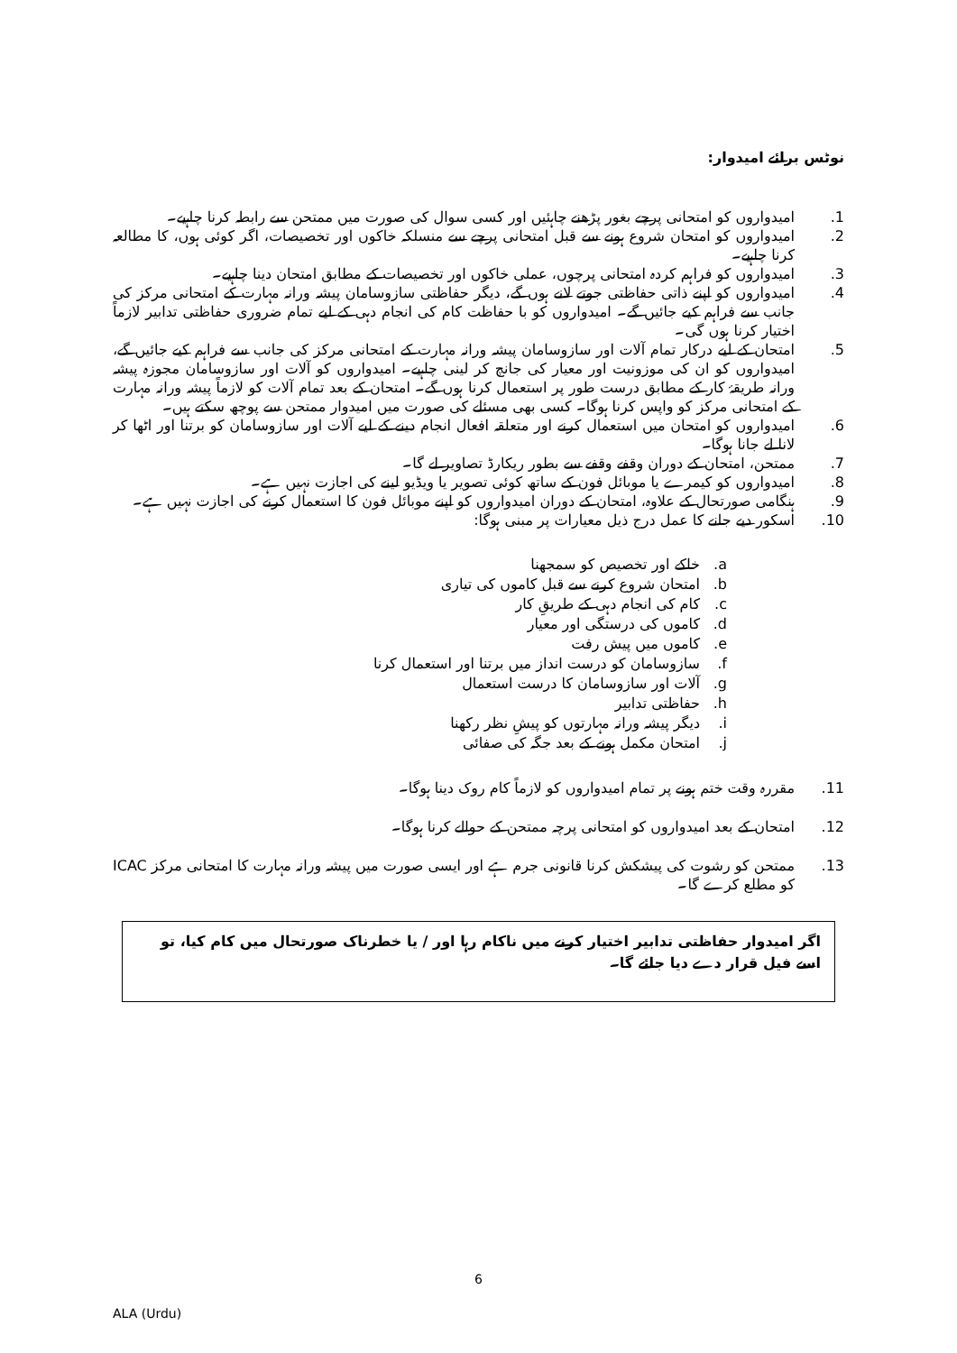نوٹس برائے امیدوار:
1. امیدواروں کو امتحانی پرچے بغور پڑھنے چاہئیں اور کسی سوال کی صورت میں ممتحن سے رابطہ کرنا چاہیے۔
2. امیدواروں کو امتحان شروع ہونے سے قبل امتحانی پرچے سے منسلکہ خاکوں اور تخصیصات، اگر کوئی ہوں، کا مطالعہ کرنا چاہیے۔
3. امیدواروں کو فراہم کردہ امتحانی پرچوں، عملی خاکوں اور تخصیصات کے مطابق امتحان دینا چاہیے۔
4. امیدواروں کو اپنے ذاتی حفاظتی جوتے لانے ہوں گے، دیگر حفاظتی سازوسامان پیشہ ورانہ مہارت کے امتحانی مرکز کی جانب سے فراہم کیے جائیں گے۔ امیدواروں کو با حفاظت کام کی انجام دہی کے لیے تمام ضروری حفاظتی تدابیر لازماً اختیار کرنا ہوں گی۔
5. امتحان کے لیے درکار تمام آلات اور سازوسامان پیشہ ورانہ مہارت کے امتحانی مرکز کی جانب سے فراہم کیے جائیں گے، امیدواروں کو ان کی موزونیت اور معیار کی جانچ کر لینی چاہیے۔ امیدواروں کو آلات اور سازوسامان مجوزہ پیشہ ورانہ طریقۂ کار کے مطابق درست طور پر استعمال کرنا ہوں گے۔ امتحان کے بعد تمام آلات کو لازماً پیشہ ورانہ مہارت کے امتحانی مرکز کو واپس کرنا ہوگا۔ کسی بھی مسئلے کی صورت میں امیدوار ممتحن سے پوچھ سکتے ہیں۔
6. امیدواروں کو امتحان میں استعمال کرنے اور متعلقہ افعال انجام دینے کے لیے آلات اور سازوسامان کو برتنا اور اٹھا کر لانا لے جانا ہوگا۔
7. ممتحن، امتحان کے دوران وقفے وقفے سے بطور ریکارڈ تصاویر لے گا۔
8. امیدواروں کو کیمرے یا موبائل فون کے ساتھ کوئی تصویر یا ویڈیو لینے کی اجازت نہیں ہے۔
9. ہنگامی صورتحال کے علاوہ، امتحان کے دوران امیدواروں کو اپنے موبائل فون کا استعمال کرنے کی اجازت نہیں ہے۔
10. اسکور دیے جانے کا عمل درج ذیل معیارات پر مبنی ہوگا:
a. خاکے اور تخصیص کو سمجھنا
b. امتحان شروع کرنے سے قبل کاموں کی تیاری
c. کام کی انجام دہی کے طریقِ کار
d. کاموں کی درستگی اور معیار
e. کاموں میں پیش رفت
f. سازوسامان کو درست انداز میں برتنا اور استعمال کرنا
g. آلات اور سازوسامان کا درست استعمال
h. حفاظتی تدابیر
i. دیگر پیشہ ورانہ مہارتوں کو پیشِ نظر رکھنا
j. امتحان مکمل ہونے کے بعد جگہ کی صفائی
11. مقررہ وقت ختم ہونے پر تمام امیدواروں کو لازماً کام روک دینا ہوگا۔
12. امتحان کے بعد امیدواروں کو امتحانی پرچہ ممتحن کے حوالے کرنا ہوگا۔
13. ممتحن کو رشوت کی پیشکش کرنا قانونی جرم ہے اور ایسی صورت میں پیشہ ورانہ مہارت کا امتحانی مرکز ICAC کو مطلع کرے گا۔
اگر امیدوار حفاظتی تدابیر اختیار کرنے میں ناکام رہا اور / یا خطرناک صورتحال میں کام کیا، تو اسے فیل قرار دے دیا جائے گا۔
6
ALA (Urdu)